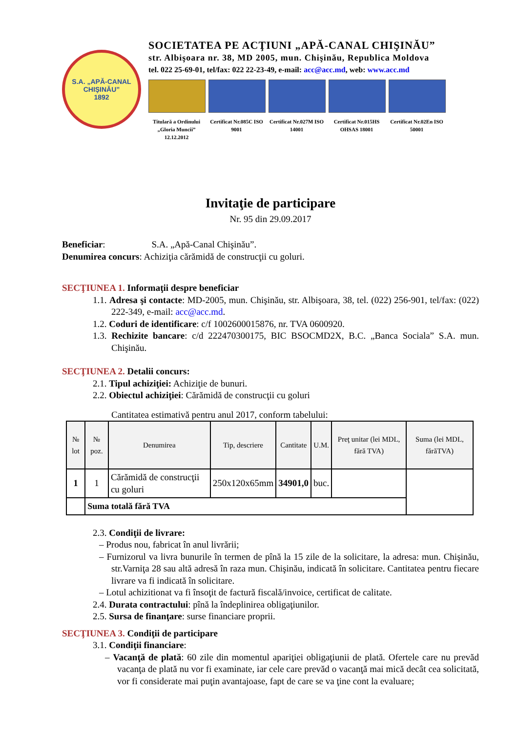S.A. „APĂ-CANAL CHIŞINĂU”
1892
SOCIETATEA PE ACŢIUNI „APĂ-CANAL CHIŞINĂU”
str. Albişoara nr. 38, MD 2005, mun. Chişinău, Republica Moldova
tel. 022 25-69-01, tel/fax: 022 22-23-49, e-mail: acc@acc.md, web: www.acc.md
Titulară a Ordinului „Gloria Muncii” 12.12.2012
Certificat Nr.085C ISO 9001
Certificat Nr.027M ISO 14001
Certificat Nr.015HS OHSAS 18001
Certificat Nr.02En ISO 50001
Invitaţie de participare
Nr. 95 din 29.09.2017
Beneficiar: S.A. „Apă-Canal Chişinău”.
Denumirea concurs: Achiziţia cărămidă de construcţii cu goluri.
SECŢIUNEA 1. Informaţii despre beneficiar
1.1. Adresa şi contacte: MD-2005, mun. Chişinău, str. Albişoara, 38, tel. (022) 256-901, tel/fax: (022) 222-349, e-mail: acc@acc.md.
1.2. Coduri de identificare: c/f 1002600015876, nr. TVA 0600920.
1.3. Rechizite bancare: c/d 222470300175, BIC BSOCMD2X, B.C. „Banca Sociala” S.A. mun. Chişinău.
SECŢIUNEA 2. Detalii concurs:
2.1. Tipul achiziţiei: Achiziţie de bunuri.
2.2. Obiectul achiziţiei: Cărămidă de construcţii cu goluri
Cantitatea estimativă pentru anul 2017, conform tabelului:
| № lot | № poz. | Denumirea | Tip, descriere | Cantitate | U.M. | Preţ unitar (lei MDL, fără TVA) | Suma (lei MDL, fărăTVA) |
| --- | --- | --- | --- | --- | --- | --- | --- |
| 1 | 1 | Cărămidă de construcţii cu goluri | 250x120x65mm | 34901,0 | buc. | | |
| | Suma totală fără TVA | | | | | | |
2.3. Condiţii de livrare:
– Produs nou, fabricat în anul livrării;
– Furnizorul va livra bunurile în termen de pînă la 15 zile de la solicitare, la adresa: mun. Chişinău, str.Varniţa 28 sau altă adresă în raza mun. Chişinău, indicată în solicitare. Cantitatea pentru fiecare livrare va fi indicată în solicitare.
– Lotul achizitionat va fi însoţit de factură fiscală/invoice, certificat de calitate.
2.4. Durata contractului: pînă la îndeplinirea obligaţiunilor.
2.5. Sursa de finanţare: surse financiare proprii.
SECŢIUNEA 3. Condiţii de participare
3.1. Condiţii financiare:
– Vacanţă de plată: 60 zile din momentul apariţiei obligaţiunii de plată. Ofertele care nu prevăd vacanţa de plată nu vor fi examinate, iar cele care prevăd o vacanţă mai mică decât cea solicitată, vor fi considerate mai puţin avantajoase, fapt de care se va ţine cont la evaluare;